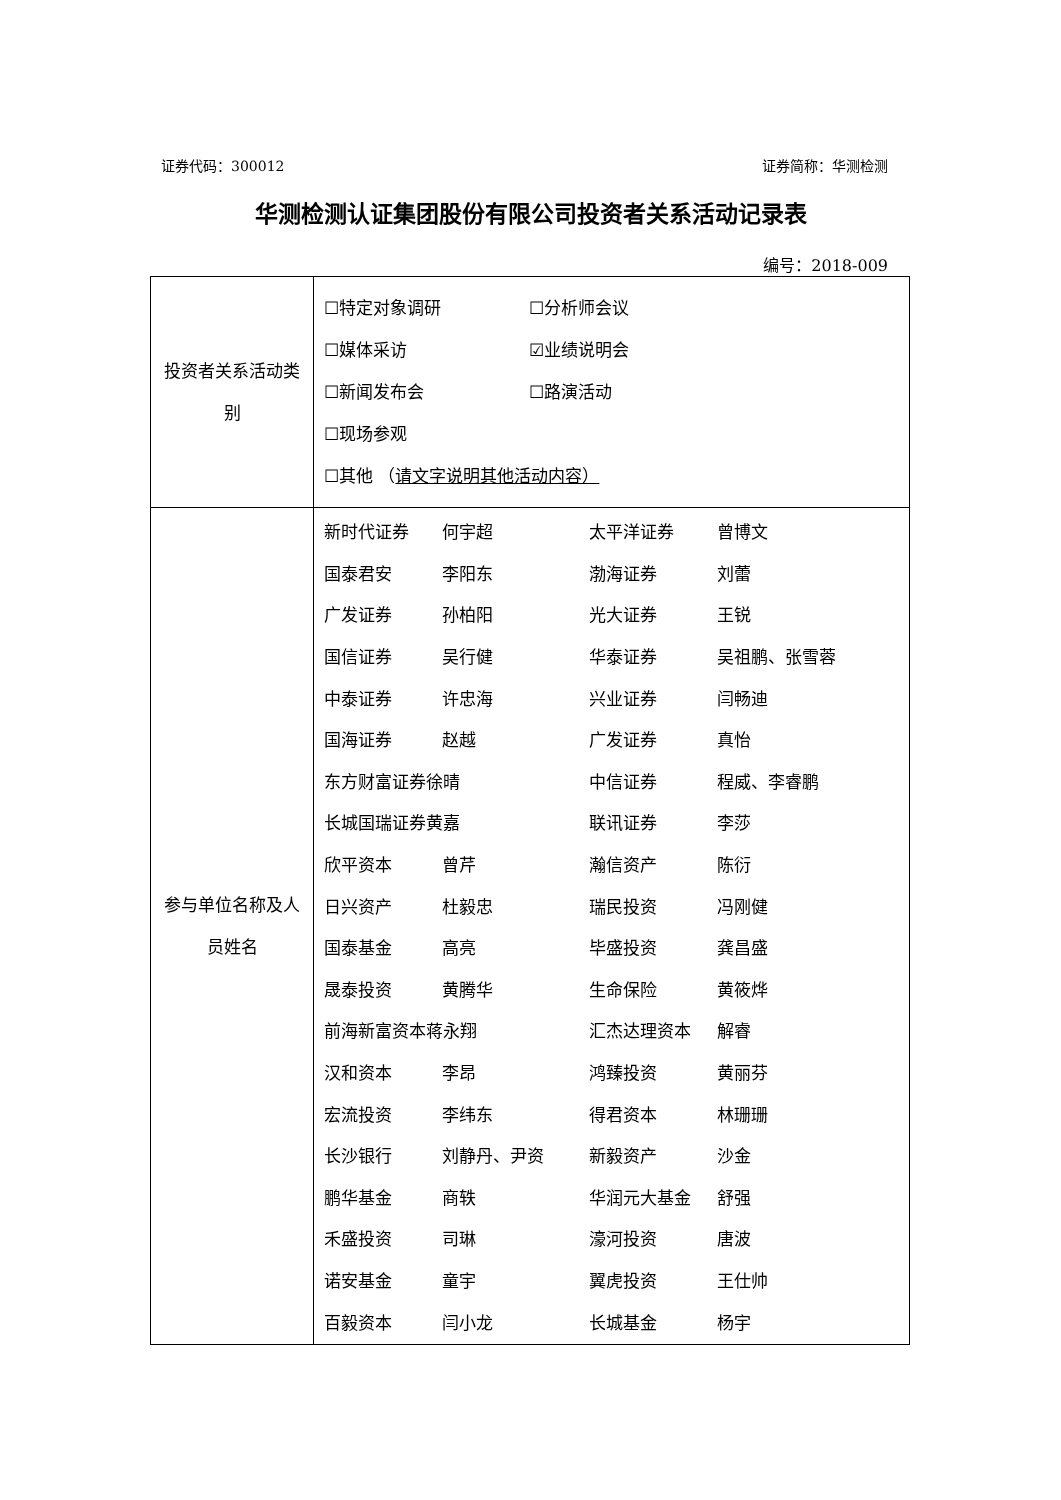证券代码：300012 证券简称：华测检测
华测检测认证集团股份有限公司投资者关系活动记录表
编号：2018-009
| 投资者关系活动类别 | ☐特定对象调研 ☐分析师会议 ☐媒体采访 ☑业绩说明会 ☐新闻发布会 ☐路演活动 ☐现场参观 ☐其他 （ 请文字说明其他活动内容） |
| 参与单位名称及人员姓名 | / 新时代证券 / 何宇超 / 太平洋证券 / 曾博文 / / 国泰君安 / 李阳东 / 渤海证券 / 刘蕾 / / 广发证券 / 孙柏阳 / 光大证券 / 王锐 / / 国信证券 / 吴行健 / 华泰证券 / 吴祖鹏、张雪蓉 / / 中泰证券 / 许忠海 / 兴业证券 / 闫畅迪 / / 国海证券 / 赵越 / 广发证券 / 真怡 / / 东方财富证券徐晴 / / 中信证券 / 程威、李睿鹏 / / 长城国瑞证券黄嘉 / / 联讯证券 / 李莎 / / 欣平资本 / 曾芹 / 瀚信资产 / 陈衍 / / 日兴资产 / 杜毅忠 / 瑞民投资 / 冯刚健 / / 国泰基金 / 高亮 / 毕盛投资 / 龚昌盛 / / 晟泰投资 / 黄腾华 / 生命保险 / 黄筱烨 / / 前海新富资本蒋永翔 / / 汇杰达理资本 / 解睿 / / 汉和资本 / 李昂 / 鸿臻投资 / 黄丽芬 / / 宏流投资 / 李纬东 / 得君资本 / 林珊珊 / / 长沙银行 / 刘静丹、尹资 / 新毅资产 / 沙金 / / 鹏华基金 / 商轶 / 华润元大基金 / 舒强 / / 禾盛投资 / 司琳 / 濠河投资 / 唐波 / / 诺安基金 / 童宇 / 翼虎投资 / 王仕帅 / / 百毅资本 / 闫小龙 / 长城基金 / 杨宇 / |